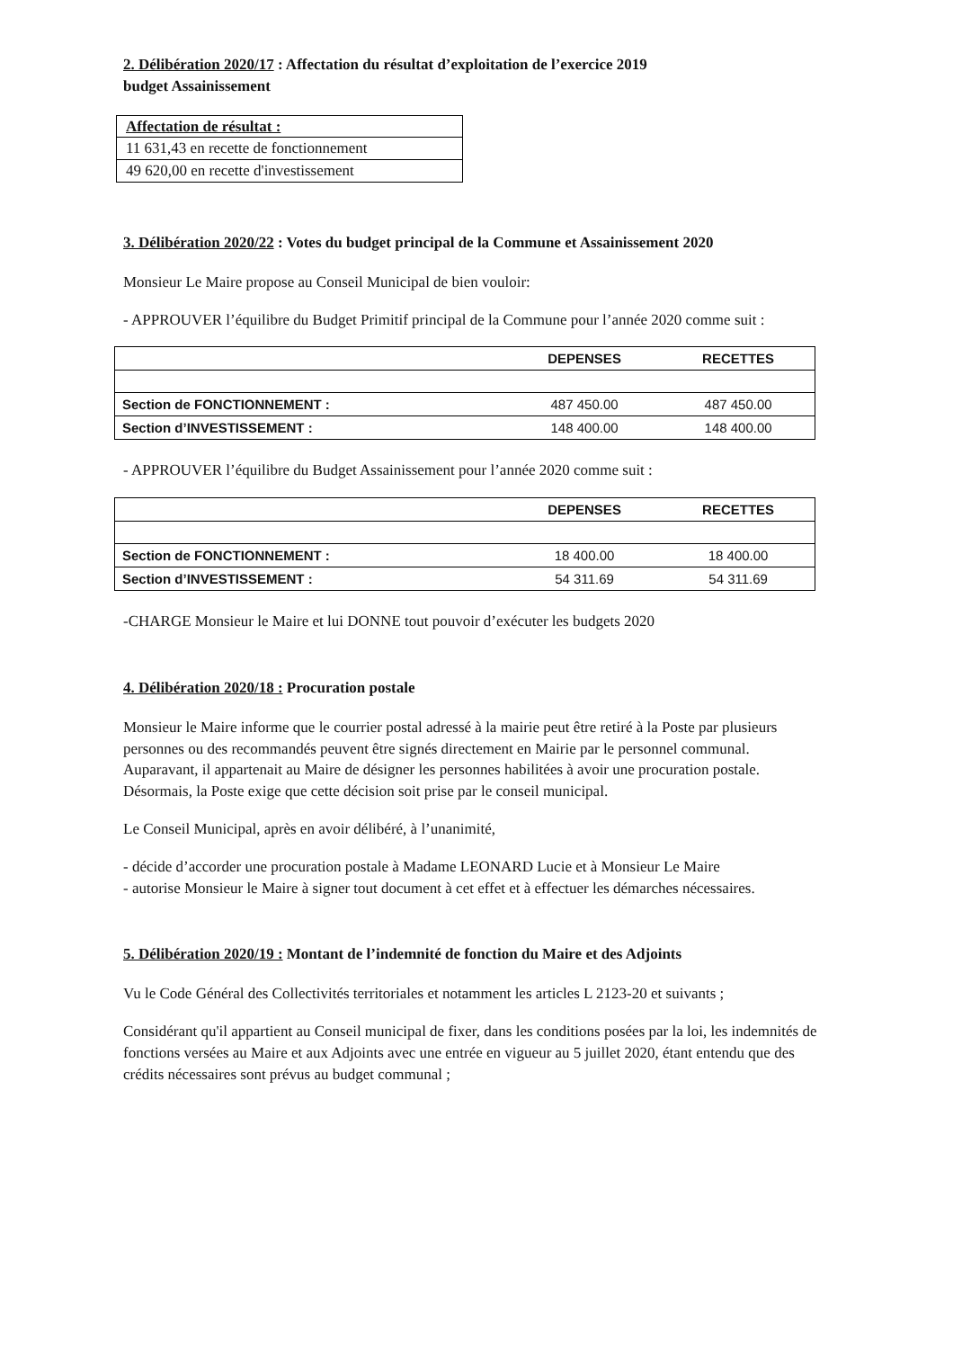2. Délibération 2020/17 : Affectation du résultat d’exploitation de l’exercice 2019
budget Assainissement
| Affectation de résultat : |
| 11 631,43 en recette de fonctionnement |
| 49 620,00 en recette d'investissement |
3. Délibération 2020/22 : Votes du budget principal de la Commune et Assainissement 2020
Monsieur Le Maire propose au Conseil Municipal de bien vouloir:
- APPROUVER l’équilibre du Budget Primitif principal de la Commune pour l’année 2020 comme suit :
| | DEPENSES | RECETTES |
| --- | --- | --- |
| Section de FONCTIONNEMENT : | 487 450.00 | 487 450.00 |
| Section d’INVESTISSEMENT : | 148 400.00 | 148 400.00 |
- APPROUVER l’équilibre du Budget Assainissement pour l’année 2020 comme suit :
| | DEPENSES | RECETTES |
| --- | --- | --- |
| Section de FONCTIONNEMENT : | 18 400.00 | 18 400.00 |
| Section d’INVESTISSEMENT : | 54 311.69 | 54 311.69 |
-CHARGE Monsieur le Maire et lui DONNE tout pouvoir d’exécuter les budgets 2020
4. Délibération 2020/18 : Procuration postale
Monsieur le Maire informe que le courrier postal adressé à la mairie peut être retiré à la Poste par plusieurs personnes ou des recommandés peuvent être signés directement en Mairie par le personnel communal.
Auparavant, il appartenait au Maire de désigner les personnes habilitées à avoir une procuration postale. Désormais, la Poste exige que cette décision soit prise par le conseil municipal.
Le Conseil Municipal, après en avoir délibéré, à l’unanimité,
- décide d’accorder une procuration postale à Madame LEONARD Lucie et à Monsieur Le Maire
- autorise Monsieur le Maire à signer tout document à cet effet et à effectuer les démarches nécessaires.
5. Délibération 2020/19 : Montant de l’indemnité de fonction du Maire et des Adjoints
Vu le Code Général des Collectivités territoriales et notamment les articles L 2123-20 et suivants ;
Considérant qu'il appartient au Conseil municipal de fixer, dans les conditions posées par la loi, les indemnités de fonctions versées au Maire et aux Adjoints avec une entrée en vigueur au 5 juillet 2020, étant entendu que des crédits nécessaires sont prévus au budget communal ;